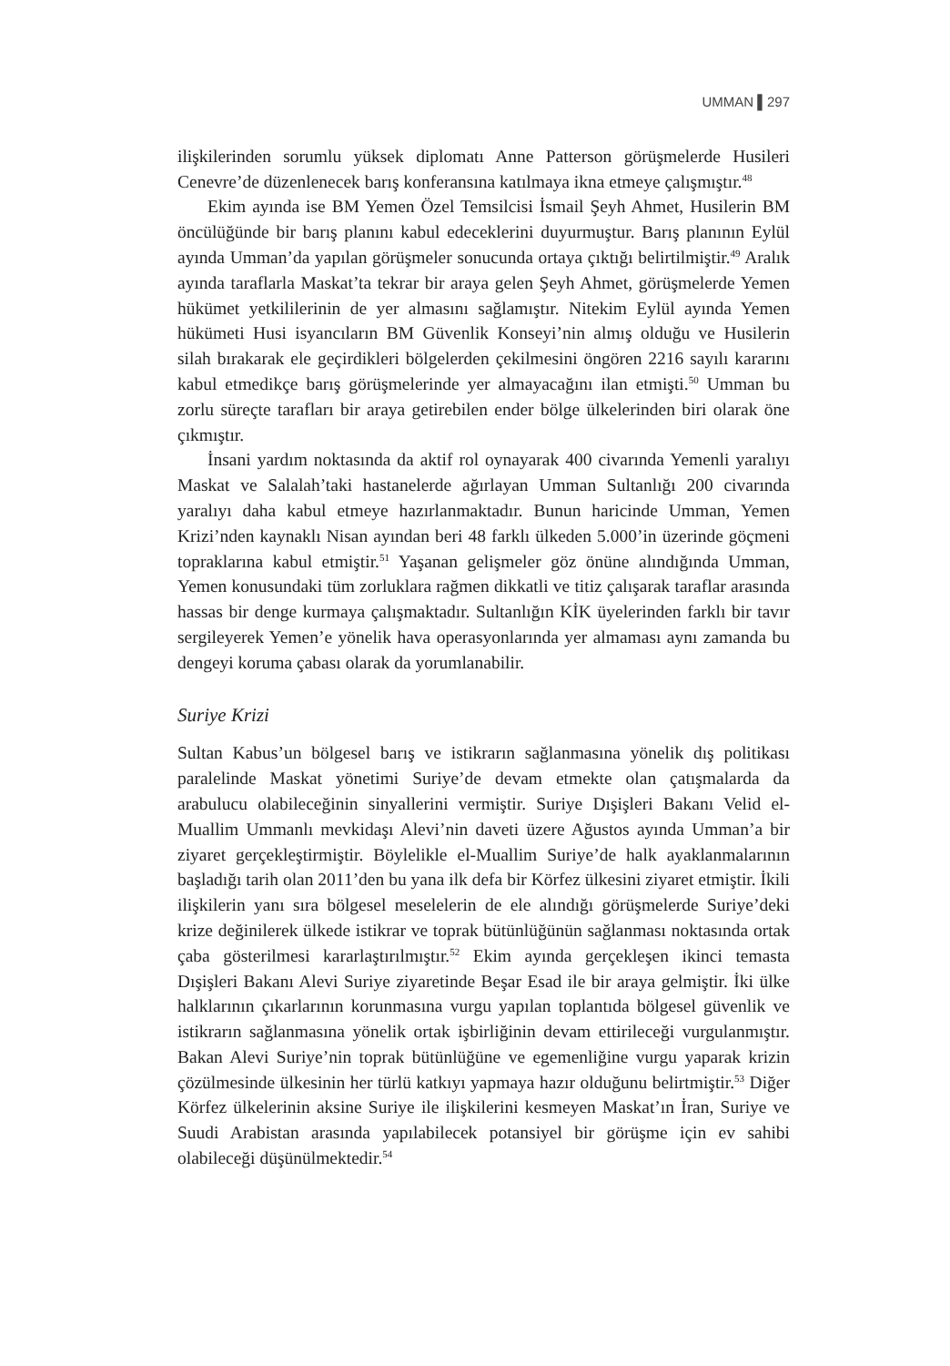UMMAN ▌297
ilişkilerinden sorumlu yüksek diplomatı Anne Patterson görüşmelerde Husileri Cenevre’de düzenlenecek barış konferansına katılmaya ikna etmeye çalışmıştır.<sup>48</sup>
Ekim ayında ise BM Yemen Özel Temsilcisi İsmail Şeyh Ahmet, Husilerin BM öncülüğünde bir barış planını kabul edeceklerini duyurmuştur. Barış planının Eylül ayında Umman’da yapılan görüşmeler sonucunda ortaya çıktığı belirtilmiştir.<sup>49</sup> Aralık ayında taraflarla Maskat’ta tekrar bir araya gelen Şeyh Ahmet, görüşmelerde Yemen hükümet yetkililerinin de yer almasını sağlamıştır. Nitekim Eylül ayında Yemen hükümeti Husi isyancıların BM Güvenlik Konseyi’nin almış olduğu ve Husilerin silah bırakarak ele geçirdikleri bölgelerden çekilmesini öngören 2216 sayılı kararını kabul etmedikçe barış görüşmelerinde yer almayacağını ilan etmişti.<sup>50</sup> Umman bu zorlu süreçte tarafları bir araya getirebilen ender bölge ülkelerinden biri olarak öne çıkmıştır.
İnsani yardım noktasında da aktif rol oynayarak 400 civarında Yemenli yaralıyı Maskat ve Salalah’taki hastanelerde ağırlayan Umman Sultanlığı 200 civarında yaralıyı daha kabul etmeye hazırlanmaktadır. Bunun haricinde Umman, Yemen Krizi’nden kaynaklı Nisan ayından beri 48 farklı ülkeden 5.000’in üzerinde göçmeni topraklarına kabul etmiştir.<sup>51</sup> Yaşanan gelişmeler göz önüne alındığında Umman, Yemen konusundaki tüm zorluklara rağmen dikkatli ve titiz çalışarak taraflar arasında hassas bir denge kurmaya çalışmaktadır. Sultanlığın KİK üyelerinden farklı bir tavır sergileyerek Yemen’e yönelik hava operasyonlarında yer almaması aynı zamanda bu dengeyi koruma çabası olarak da yorumlanabilir.
Suriye Krizi
Sultan Kabus’un bölgesel barış ve istikrarın sağlanmasına yönelik dış politikası paralelinde Maskat yönetimi Suriye’de devam etmekte olan çatışmalarda da arabulucu olabileceğinin sinyallerini vermiştir. Suriye Dışişleri Bakanı Velid el-Muallim Ummanlı mevkidaşı Alevi’nin daveti üzere Ağustos ayında Umman’a bir ziyaret gerçekleştirmiştir. Böylelikle el-Muallim Suriye’de halk ayaklanmalarının başladığı tarih olan 2011’den bu yana ilk defa bir Körfez ülkesini ziyaret etmiştir. İkili ilişkilerin yanı sıra bölgesel meselelerin de ele alındığı görüşmelerde Suriye’deki krize değinilerek ülkede istikrar ve toprak bütünlüğünün sağlanması noktasında ortak çaba gösterilmesi kararlaştırılmıştır.<sup>52</sup> Ekim ayında gerçekleşen ikinci temasta Dışişleri Bakanı Alevi Suriye ziyaretinde Beşar Esad ile bir araya gelmiştir. İki ülke halklarının çıkarlarının korunmasına vurgu yapılan toplantıda bölgesel güvenlik ve istikrarın sağlanmasına yönelik ortak işbirliğinin devam ettirileceği vurgulanmıştır. Bakan Alevi Suriye’nin toprak bütünlüğüne ve egemenliğine vurgu yaparak krizin çözülmesinde ülkesinin her türlü katkıyı yapmaya hazır olduğunu belirtmiştir.<sup>53</sup> Diğer Körfez ülkelerinin aksine Suriye ile ilişkilerini kesmeyen Maskat’ın İran, Suriye ve Suudi Arabistan arasında yapılabilecek potansiyel bir görüşme için ev sahibi olabileceği düşünülmektedir.<sup>54</sup>